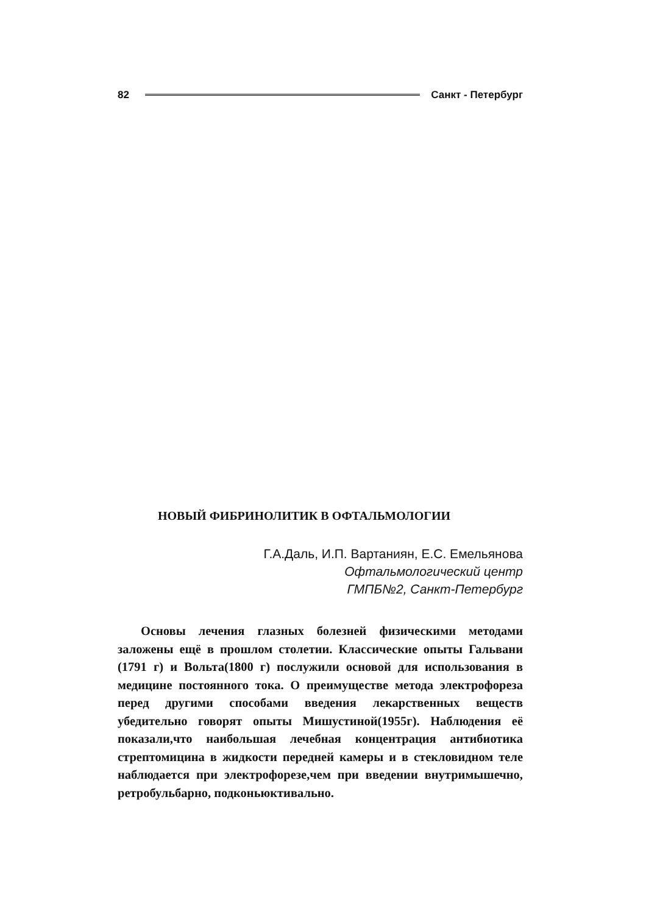82 Санкт - Петербург
НОВЫЙ ФИБРИНОЛИТИК В ОФТАЛЬМОЛОГИИ
Г.А.Даль, И.П. Вартаниян, Е.С. Емельянова
Офтальмологический центр
ГМПБ№2, Санкт-Петербург
Основы лечения глазных болезней физическими методами заложены ещё в прошлом столетии. Классические опыты Гальвани (1791 г) и Вольта(1800 г) послужили основой для использования в медицине постоянного тока. О преимуществе метода электрофореза перед другими способами введения лекарственных веществ убедительно говорят опыты Мишустиной(1955г). Наблюдения её показали,что наибольшая лечебная концентрация антибиотика стрептомицина в жидкости передней камеры и в стекловидном теле наблюдается при электрофорезе,чем при введении внутримышечно, ретробульбарно, подконьюктивально.